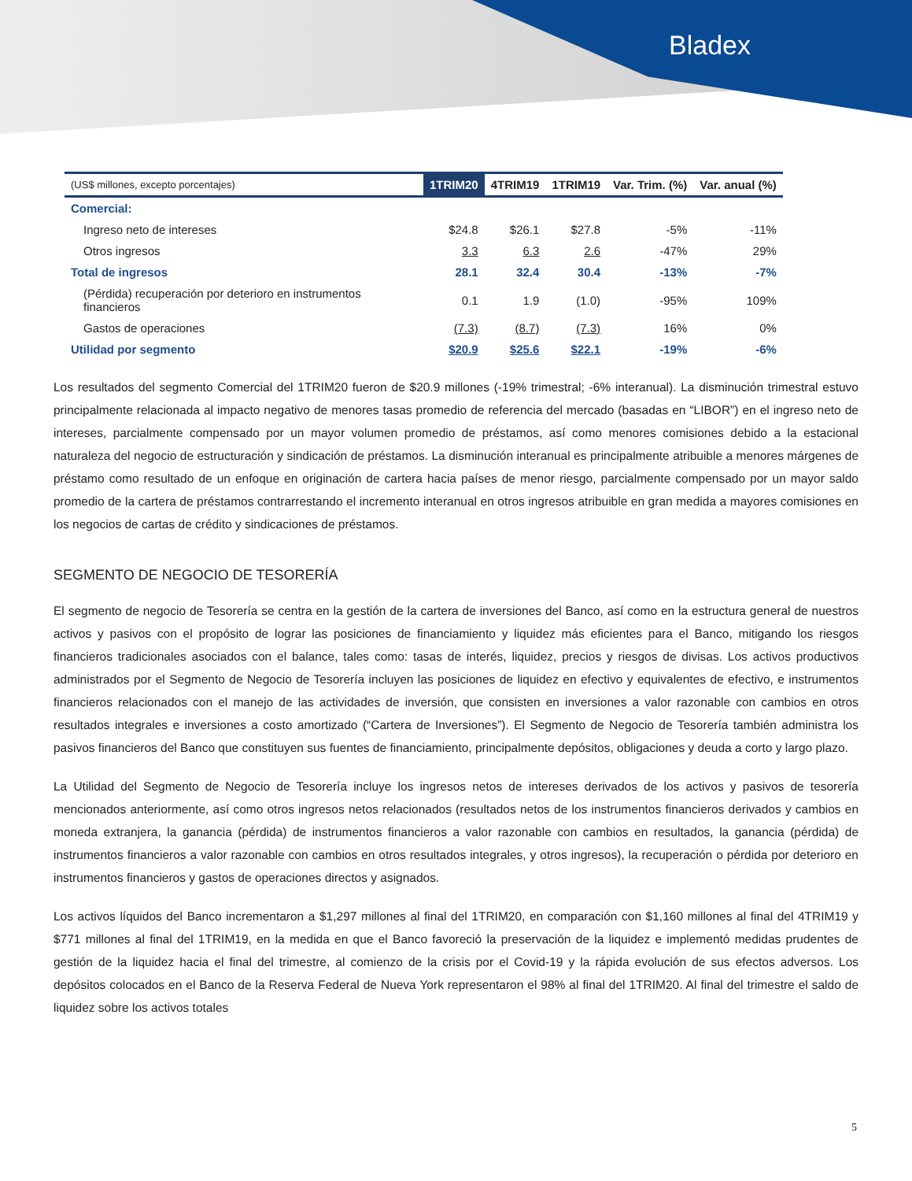Bladex
| (US$ millones, excepto porcentajes) | 1TRIM20 | 4TRIM19 | 1TRIM19 | Var. Trim. (%) | Var. anual (%) |
| --- | --- | --- | --- | --- | --- |
| Comercial: | | | | | |
| Ingreso neto de intereses | $24.8 | $26.1 | $27.8 | -5% | -11% |
| Otros ingresos | 3.3 | 6.3 | 2.6 | -47% | 29% |
| Total de ingresos | 28.1 | 32.4 | 30.4 | -13% | -7% |
| (Pérdida) recuperación por deterioro en instrumentos financieros | 0.1 | 1.9 | (1.0) | -95% | 109% |
| Gastos de operaciones | (7.3) | (8.7) | (7.3) | 16% | 0% |
| Utilidad por segmento | $20.9 | $25.6 | $22.1 | -19% | -6% |
Los resultados del segmento Comercial del 1TRIM20 fueron de $20.9 millones (-19% trimestral; -6% interanual). La disminución trimestral estuvo principalmente relacionada al impacto negativo de menores tasas promedio de referencia del mercado (basadas en “LIBOR”) en el ingreso neto de intereses, parcialmente compensado por un mayor volumen promedio de préstamos, así como menores comisiones debido a la estacional naturaleza del negocio de estructuración y sindicación de préstamos. La disminución interanual es principalmente atribuible a menores márgenes de préstamo como resultado de un enfoque en originación de cartera hacia países de menor riesgo, parcialmente compensado por un mayor saldo promedio de la cartera de préstamos contrarrestando el incremento interanual en otros ingresos atribuible en gran medida a mayores comisiones en los negocios de cartas de crédito y sindicaciones de préstamos.
SEGMENTO DE NEGOCIO DE TESORERÍA
El segmento de negocio de Tesorería se centra en la gestión de la cartera de inversiones del Banco, así como en la estructura general de nuestros activos y pasivos con el propósito de lograr las posiciones de financiamiento y liquidez más eficientes para el Banco, mitigando los riesgos financieros tradicionales asociados con el balance, tales como: tasas de interés, liquidez, precios y riesgos de divisas. Los activos productivos administrados por el Segmento de Negocio de Tesorería incluyen las posiciones de liquidez en efectivo y equivalentes de efectivo, e instrumentos financieros relacionados con el manejo de las actividades de inversión, que consisten en inversiones a valor razonable con cambios en otros resultados integrales e inversiones a costo amortizado (“Cartera de Inversiones”). El Segmento de Negocio de Tesorería también administra los pasivos financieros del Banco que constituyen sus fuentes de financiamiento, principalmente depósitos, obligaciones y deuda a corto y largo plazo.
La Utilidad del Segmento de Negocio de Tesorería incluye los ingresos netos de intereses derivados de los activos y pasivos de tesorería mencionados anteriormente, así como otros ingresos netos relacionados (resultados netos de los instrumentos financieros derivados y cambios en moneda extranjera, la ganancia (pérdida) de instrumentos financieros a valor razonable con cambios en resultados, la ganancia (pérdida) de instrumentos financieros a valor razonable con cambios en otros resultados integrales, y otros ingresos), la recuperación o pérdida por deterioro en instrumentos financieros y gastos de operaciones directos y asignados.
Los activos líquidos del Banco incrementaron a $1,297 millones al final del 1TRIM20, en comparación con $1,160 millones al final del 4TRIM19 y $771 millones al final del 1TRIM19, en la medida en que el Banco favoreció la preservación de la liquidez e implementó medidas prudentes de gestión de la liquidez hacia el final del trimestre, al comienzo de la crisis por el Covid-19 y la rápida evolución de sus efectos adversos. Los depósitos colocados en el Banco de la Reserva Federal de Nueva York representaron el 98% al final del 1TRIM20. Al final del trimestre el saldo de liquidez sobre los activos totales
5